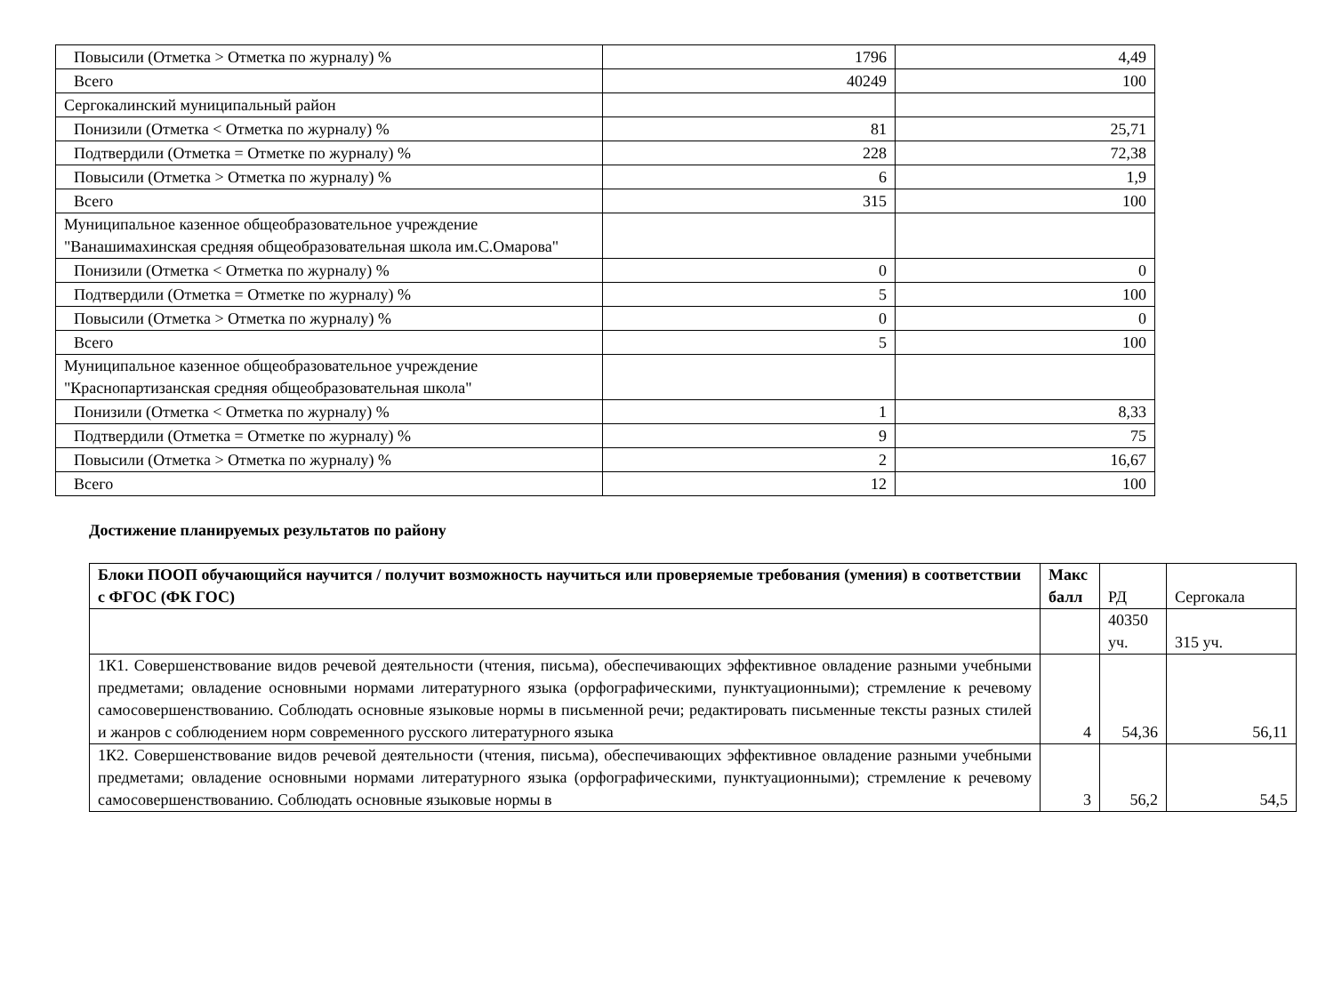| Повысили (Отметка > Отметка по журналу) % | 1796 | 4,49 |
| Всего | 40249 | 100 |
| Сергокалинский муниципальный район | | |
| Понизили (Отметка < Отметка по журналу) % | 81 | 25,71 |
| Подтвердили (Отметка = Отметке по журналу) % | 228 | 72,38 |
| Повысили (Отметка > Отметка по журналу) % | 6 | 1,9 |
| Всего | 315 | 100 |
| Муниципальное казенное общеобразовательное учреждение "Ванашимахинская средняя общеобразовательная школа им.С.Омарова" | | |
| Понизили (Отметка < Отметка по журналу) % | 0 | 0 |
| Подтвердили (Отметка = Отметке по журналу) % | 5 | 100 |
| Повысили (Отметка > Отметка по журналу) % | 0 | 0 |
| Всего | 5 | 100 |
| Муниципальное казенное общеобразовательное учреждение "Краснопартизанская средняя общеобразовательная школа" | | |
| Понизили (Отметка < Отметка по журналу) % | 1 | 8,33 |
| Подтвердили (Отметка = Отметке по журналу) % | 9 | 75 |
| Повысили (Отметка > Отметка по журналу) % | 2 | 16,67 |
| Всего | 12 | 100 |
Достижение планируемых результатов по району
| Блоки ПООП обучающийся научится / получит возможность научиться или проверяемые требования (умения) в соответствии с ФГОС (ФК ГОС) | Макс балл | РД | Сергокала |
| | | 40350 уч. | 315 уч. |
| 1К1. Совершенствование видов речевой деятельности (чтения, письма), обеспечивающих эффективное овладение разными учебными предметами; овладение основными нормами литературного языка (орфографическими, пунктуационными); стремление к речевому самосовершенствованию. Соблюдать основные языковые нормы в письменной речи; редактировать письменные тексты разных стилей и жанров с соблюдением норм современного русского литературного языка | 4 | 54,36 | 56,11 |
| 1К2. Совершенствование видов речевой деятельности (чтения, письма), обеспечивающих эффективное овладение разными учебными предметами; овладение основными нормами литературного языка (орфографическими, пунктуационными); стремление к речевому самосовершенствованию. Соблюдать основные языковые нормы в | 3 | 56,2 | 54,5 |